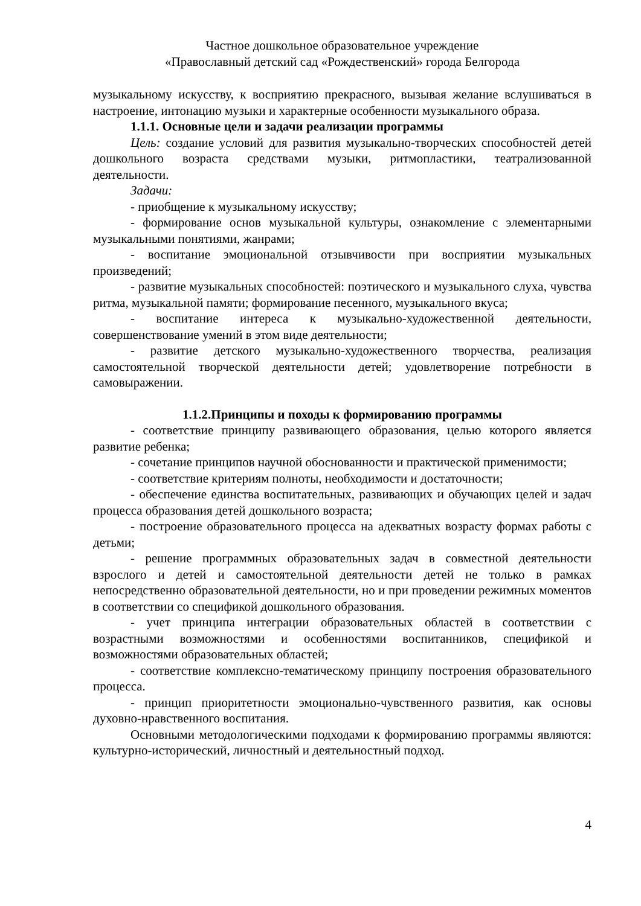Частное дошкольное образовательное учреждение
«Православный детский сад «Рождественский» города Белгорода
музыкальному искусству, к восприятию прекрасного, вызывая желание вслушиваться в настроение, интонацию музыки и характерные особенности музыкального образа.
1.1.1. Основные цели и задачи реализации программы
Цель: создание условий для развития музыкально-творческих способностей детей дошкольного возраста средствами музыки, ритмопластики, театрализованной деятельности.
Задачи:
- приобщение к музыкальному искусству;
- формирование основ музыкальной культуры, ознакомление с элементарными музыкальными понятиями, жанрами;
- воспитание эмоциональной отзывчивости при восприятии музыкальных произведений;
- развитие музыкальных способностей: поэтического и музыкального слуха, чувства ритма, музыкальной памяти; формирование песенного, музыкального вкуса;
- воспитание интереса к музыкально-художественной деятельности, совершенствование умений в этом виде деятельности;
- развитие детского музыкально-художественного творчества, реализация самостоятельной творческой деятельности детей; удовлетворение потребности в самовыражении.
1.1.2.Принципы и походы к формированию программы
- соответствие принципу развивающего образования, целью которого является развитие ребенка;
- сочетание принципов научной обоснованности и практической применимости;
- соответствие критериям полноты, необходимости и достаточности;
- обеспечение единства воспитательных, развивающих и обучающих целей и задач процесса образования детей дошкольного возраста;
- построение образовательного процесса на адекватных возрасту формах работы с детьми;
- решение программных образовательных задач в совместной деятельности взрослого и детей и самостоятельной деятельности детей не только в рамках непосредственно образовательной деятельности, но и при проведении режимных моментов в соответствии со спецификой дошкольного образования.
- учет принципа интеграции образовательных областей в соответствии с возрастными возможностями и особенностями воспитанников, спецификой и возможностями образовательных областей;
- соответствие комплексно-тематическому принципу построения образовательного процесса.
- принцип приоритетности эмоционально-чувственного развития, как основы духовно-нравственного воспитания.
Основными методологическими подходами к формированию программы являются: культурно-исторический, личностный и деятельностный подход.
4